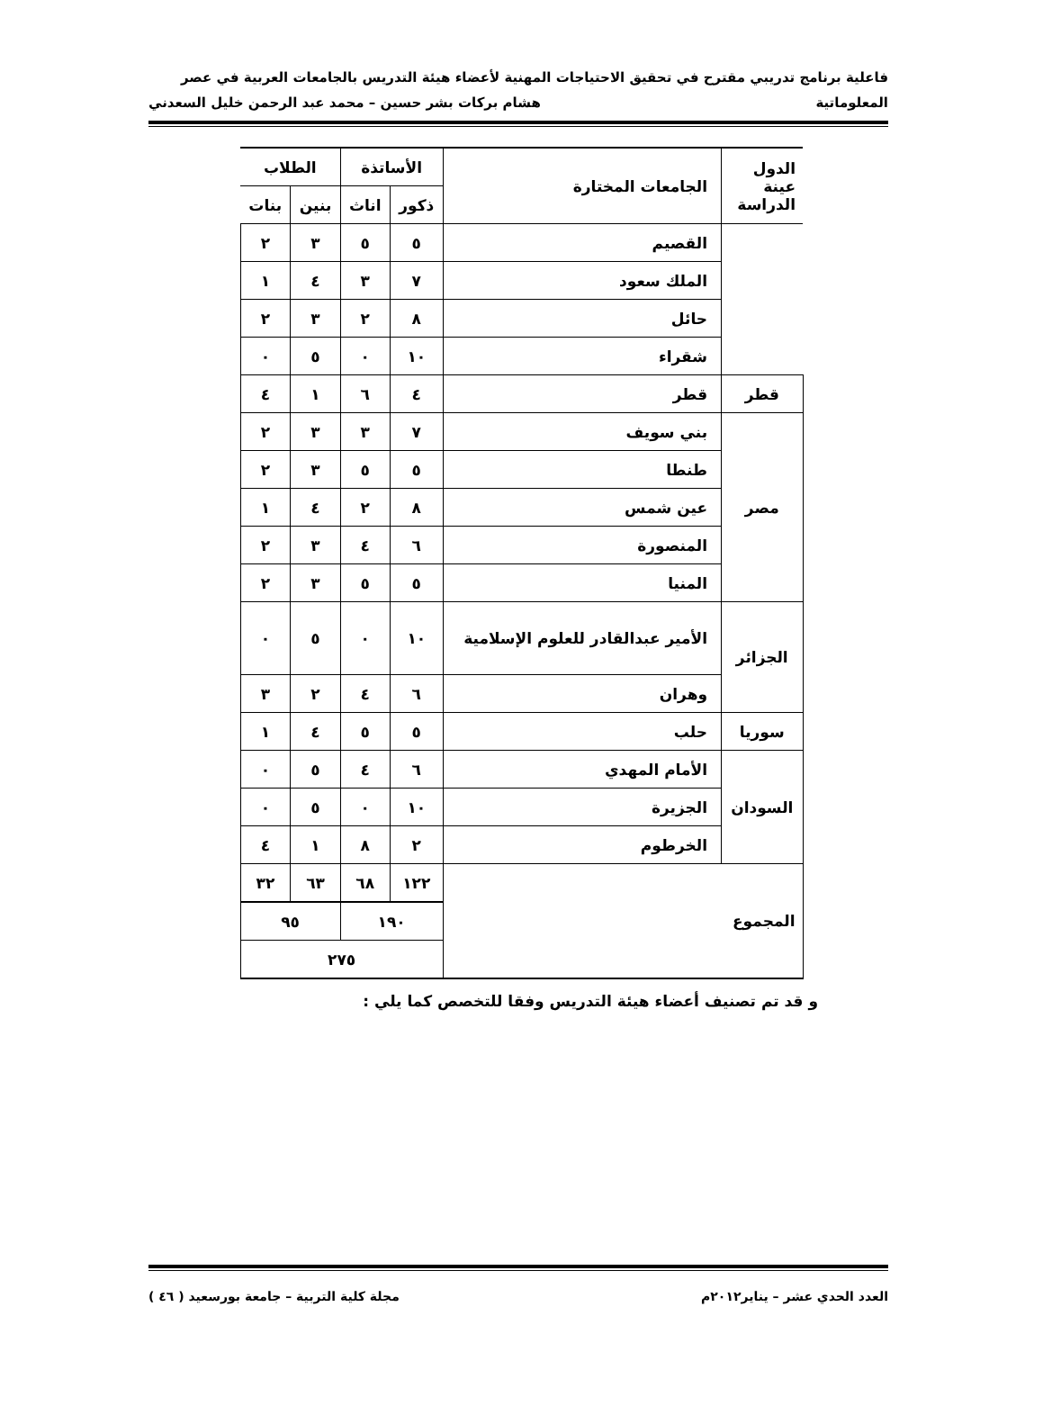فاعلية برنامج تدريبي مقترح في تحقيق الاحتياجات المهنية لأعضاء هيئة التدريس بالجامعات العربية في عصر
المعلوماتية هشام بركات بشر حسين – محمد عبد الرحمن خليل السعدني
| الدول عينة الدراسة | الجامعات المختارة | الأساتذة | | الطلاب | |
| | | ذكور | اناث | بنين | بنات |
| | القصيم | ٥ | ٥ | ٣ | ٢ |
| | الملك سعود | ٧ | ٣ | ٤ | ١ |
| | حائل | ٨ | ٢ | ٣ | ٢ |
| | شقراء | ١٠ | ٠ | ٥ | ٠ |
| قطر | قطر | ٤ | ٦ | ١ | ٤ |
| مصر | بني سويف | ٧ | ٣ | ٣ | ٢ |
| | طنطا | ٥ | ٥ | ٣ | ٢ |
| | عين شمس | ٨ | ٢ | ٤ | ١ |
| | المنصورة | ٦ | ٤ | ٣ | ٢ |
| | المنيا | ٥ | ٥ | ٣ | ٢ |
| الجزائر | الأمير عبدالقادر للعلوم الإسلامية | ١٠ | ٠ | ٥ | ٠ |
| | وهران | ٦ | ٤ | ٢ | ٣ |
| سوريا | حلب | ٥ | ٥ | ٤ | ١ |
| السودان | الأمام المهدي | ٦ | ٤ | ٥ | ٠ |
| | الجزيرة | ١٠ | ٠ | ٥ | ٠ |
| | الخرطوم | ٢ | ٨ | ١ | ٤ |
| المجموع | | ١٢٢ | ٦٨ | ٦٣ | ٣٢ |
| | | ١٩٠ | | ٩٥ | |
| | | ٢٧٥ | | | |
و قد تم تصنيف أعضاء هيئة التدريس وفقا للتخصص كما يلي :
العدد الحدي عشر – يناير٢٠١٢م مجلة كلية التربية – جامعة بورسعيد ( ٤٦ )